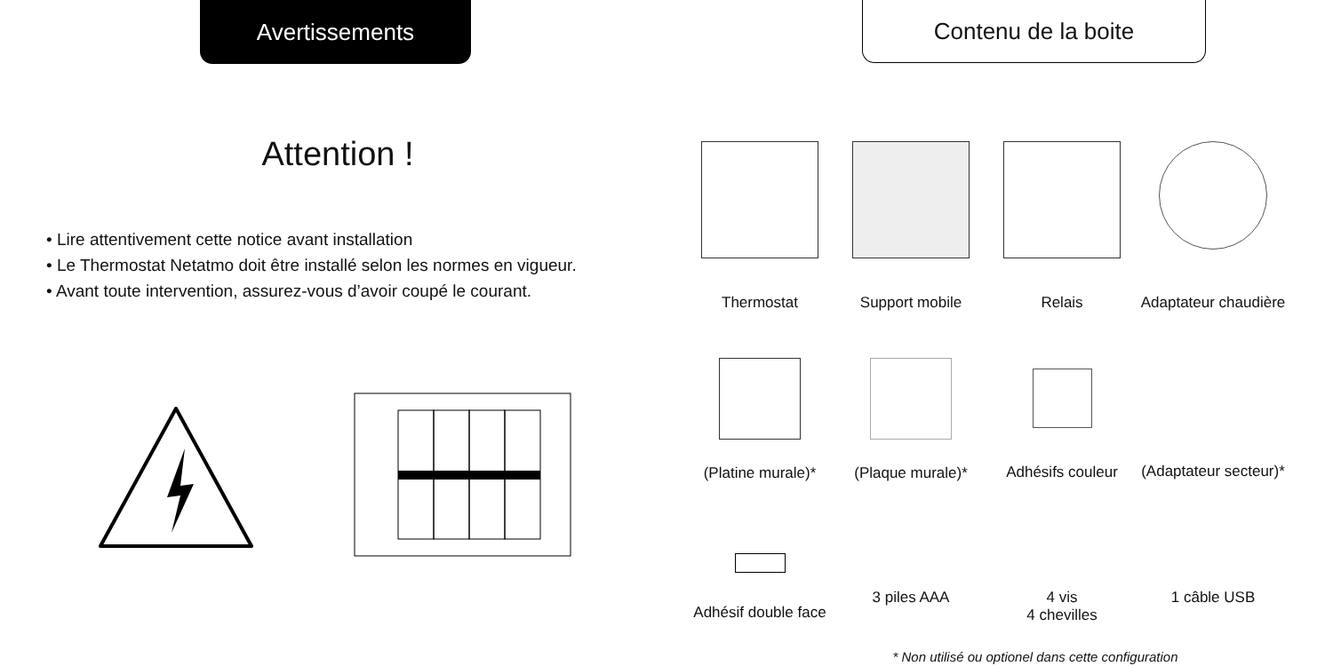Avertissements
Attention !
• Lire attentivement cette notice avant installation
• Le Thermostat Netatmo doit être installé selon les normes en vigueur.
• Avant toute intervention, assurez-vous d’avoir coupé le courant.
Contenu de la boite
Thermostat
Support mobile
Relais
Adaptateur chaudière
(Platine murale)*
(Plaque murale)*
Adhésifs couleur
(Adaptateur secteur)*
Adhésif double face
3 piles AAA
4 vis
4 chevilles
1 câble USB
* Non utilisé ou optionel dans cette configuration